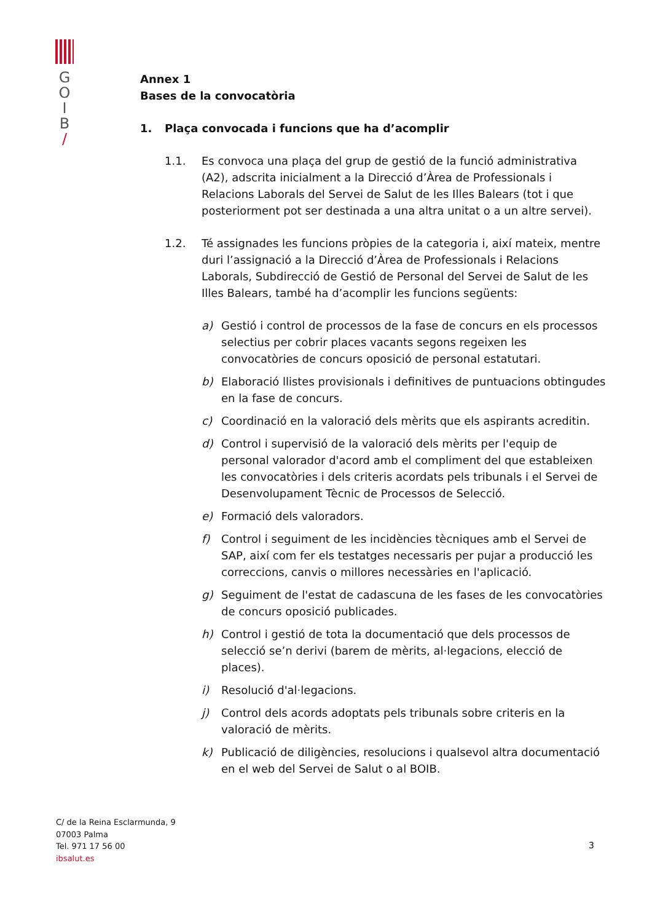G
O
I
B
/
Annex 1
Bases de la convocatòria
1. Plaça convocada i funcions que ha d’acomplir
1.1. Es convoca una plaça del grup de gestió de la funció administrativa (A2), adscrita inicialment a la Direcció d’Àrea de Professionals i Relacions Laborals del Servei de Salut de les Illes Balears (tot i que posteriorment pot ser destinada a una altra unitat o a un altre servei).
1.2. Té assignades les funcions pròpies de la categoria i, així mateix, mentre duri l’assignació a la Direcció d’Àrea de Professionals i Relacions Laborals, Subdirecció de Gestió de Personal del Servei de Salut de les Illes Balears, també ha d’acomplir les funcions següents:
a) Gestió i control de processos de la fase de concurs en els processos selectius per cobrir places vacants segons regeixen les convocatòries de concurs oposició de personal estatutari.
b) Elaboració llistes provisionals i definitives de puntuacions obtingudes en la fase de concurs.
c) Coordinació en la valoració dels mèrits que els aspirants acreditin.
d) Control i supervisió de la valoració dels mèrits per l'equip de personal valorador d'acord amb el compliment del que estableixen les convocatòries i dels criteris acordats pels tribunals i el Servei de Desenvolupament Tècnic de Processos de Selecció.
e) Formació dels valoradors.
f) Control i seguiment de les incidències tècniques amb el Servei de SAP, així com fer els testatges necessaris per pujar a producció les correccions, canvis o millores necessàries en l'aplicació.
g) Seguiment de l'estat de cadascuna de les fases de les convocatòries de concurs oposició publicades.
h) Control i gestió de tota la documentació que dels processos de selecció se’n derivi (barem de mèrits, al·legacions, elecció de places).
i) Resolució d'al·legacions.
j) Control dels acords adoptats pels tribunals sobre criteris en la valoració de mèrits.
k) Publicació de diligències, resolucions i qualsevol altra documentació en el web del Servei de Salut o al BOIB.
C/ de la Reina Esclarmunda, 9
07003 Palma
Tel. 971 17 56 00
ibsalut.es
3